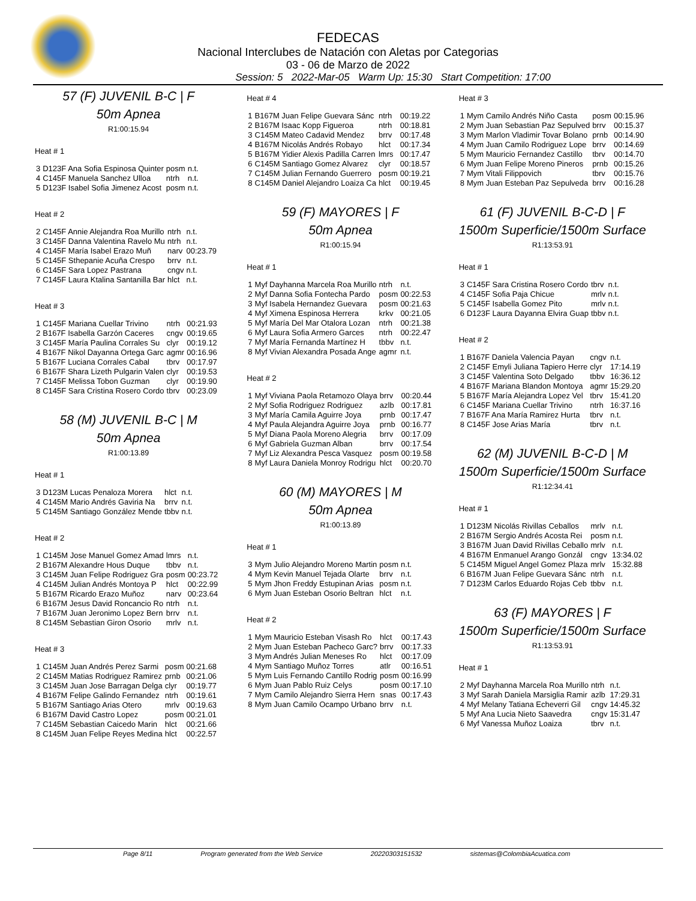FEDECAS
Nacional Interclubes de Natación con Aletas por Categorias
03 - 06 de Marzo de 2022
Session: 5 2022-Mar-05 Warm Up: 15:30 Start Competition: 17:00
57 (F) JUVENIL B-C | F
50m Apnea
R1:00:15.94
Heat # 1
| 3 | D123F Ana Sofia Espinosa Quinter | posm | n.t. |
| 4 | C145F Manuela Sanchez Ulloa | ntrh | n.t. |
| 5 | D123F Isabel Sofia Jimenez Acost | posm | n.t. |
Heat # 2
| 2 | C145F Annie Alejandra Roa Murillo | ntrh | n.t. |
| 3 | C145F Danna Valentina Ravelo Mu | ntrh | n.t. |
| 4 | C145F María Isabel Erazo Muñ | narv | 00:23.79 |
| 5 | C145F Sthepanie Acuña Crespo | brrv | n.t. |
| 6 | C145F Sara Lopez Pastrana | cngv | n.t. |
| 7 | C145F Laura Ktalina Santanilla Bar | hlct | n.t. |
Heat # 3
| 1 | C145F Mariana Cuellar Trivino | ntrh | 00:21.93 |
| 2 | B167F Isabella Garzón Caceres | cngv | 00:19.65 |
| 3 | C145F María Paulina Corrales Su | clyr | 00:19.12 |
| 4 | B167F Nikol Dayanna Ortega Garc | agmr | 00:16.96 |
| 5 | B167F Luciana Corrales Cabal | tbrv | 00:17.97 |
| 6 | B167F Shara Lizeth Pulgarin Valen | clyr | 00:19.53 |
| 7 | C145F Melissa Tobon Guzman | clyr | 00:19.90 |
| 8 | C145F Sara Cristina Rosero Cordo | tbrv | 00:23.09 |
58 (M) JUVENIL B-C | M
50m Apnea
R1:00:13.89
Heat # 1
| 3 | D123M Lucas Penaloza Morera | hlct | n.t. |
| 4 | C145M Mario Andrés Gaviria Na | brrv | n.t. |
| 5 | C145M Santiago González Mende | tbbv | n.t. |
Heat # 2
| 1 | C145M Jose Manuel Gomez Amad | lmrs | n.t. |
| 2 | B167M Alexandre Hous Duque | tbbv | n.t. |
| 3 | C145M Juan Felipe Rodriguez Gra | posm | 00:23.72 |
| 4 | C145M Julian Andrés Montoya P | hlct | 00:22.99 |
| 5 | B167M Ricardo Erazo Muñoz | narv | 00:23.64 |
| 6 | B167M Jesus David Roncancio Ro | ntrh | n.t. |
| 7 | B167M Juan Jeronimo Lopez Bern | brrv | n.t. |
| 8 | C145M Sebastian Giron Osorio | mrlv | n.t. |
Heat # 3
| 1 | C145M Juan Andrés Perez Sarmi | posm | 00:21.68 |
| 2 | C145M Matias Rodriguez Ramirez | prnb | 00:21.06 |
| 3 | C145M Juan Jose Barragan Delga | clyr | 00:19.77 |
| 4 | B167M Felipe Galindo Fernandez | ntrh | 00:19.61 |
| 5 | B167M Santiago Arias Otero | mrlv | 00:19.63 |
| 6 | B167M David Castro Lopez | posm | 00:21.01 |
| 7 | C145M Sebastian Caicedo Marin | hlct | 00:21.66 |
| 8 | C145M Juan Felipe Reyes Medina | hlct | 00:22.57 |
Heat # 4
| 1 | B167M Juan Felipe Guevara Sánc | ntrh | 00:19.22 |
| 2 | B167M Isaac Kopp Figueroa | ntrh | 00:18.81 |
| 3 | C145M Mateo Cadavid Mendez | brrv | 00:17.48 |
| 4 | B167M Nicolás Andrés Robayo | hlct | 00:17.34 |
| 5 | B167M Yidier Alexis Padilla Carren | lmrs | 00:17.47 |
| 6 | C145M Santiago Gomez Alvarez | clyr | 00:18.57 |
| 7 | C145M Julian Fernando Guerrero | posm | 00:19.21 |
| 8 | C145M Daniel Alejandro Loaiza Ca | hlct | 00:19.45 |
59 (F) MAYORES | F
50m Apnea
R1:00:15.94
Heat # 1
| 1 | Myf Dayhanna Marcela Roa Murillo | ntrh | n.t. |
| 2 | Myf Danna Sofia Fontecha Pardo | posm | 00:22.53 |
| 3 | Myf Isabela Hernandez Guevara | posm | 00:21.63 |
| 4 | Myf Ximena Espinosa Herrera | krkv | 00:21.05 |
| 5 | Myf María Del Mar Otalora Lozan | ntrh | 00:21.38 |
| 6 | Myf Laura Sofia Armero Garces | ntrh | 00:22.47 |
| 7 | Myf María Fernanda Martínez H | tbbv | n.t. |
| 8 | Myf Vivian Alexandra Posada Ange | agmr | n.t. |
Heat # 2
| 1 | Myf Viviana Paola Retamozo Olaya | brrv | 00:20.44 |
| 2 | Myf Sofia Rodriguez Rodriguez | azlb | 00:17.81 |
| 3 | Myf María Camila Aguirre Joya | prnb | 00:17.47 |
| 4 | Myf Paula Alejandra Aguirre Joya | prnb | 00:16.77 |
| 5 | Myf Diana Paola Moreno Alegria | brrv | 00:17.09 |
| 6 | Myf Gabriela Guzman Alban | brrv | 00:17.54 |
| 7 | Myf Liz Alexandra Pesca Vasquez | posm | 00:19.58 |
| 8 | Myf Laura Daniela Monroy Rodrigu | hlct | 00:20.70 |
60 (M) MAYORES | M
50m Apnea
R1:00:13.89
Heat # 1
| 3 | Mym Julio Alejandro Moreno Martin | posm | n.t. |
| 4 | Mym Kevin Manuel Tejada Olarte | brrv | n.t. |
| 5 | Mym Jhon Freddy Estupinan Arias | posm | n.t. |
| 6 | Mym Juan Esteban Osorio Beltran | hlct | n.t. |
Heat # 2
| 1 | Mym Mauricio Esteban Visash Ro | hlct | 00:17.43 |
| 2 | Mym Juan Esteban Pacheco Garc? | brrv | 00:17.33 |
| 3 | Mym Andrés Julian Meneses Ro | hlct | 00:17.09 |
| 4 | Mym Santiago Muñoz Torres | atlr | 00:16.51 |
| 5 | Mym Luis Fernando Cantillo Rodrig | posm | 00:16.99 |
| 6 | Mym Juan Pablo Ruiz Celys | posm | 00:17.10 |
| 7 | Mym Camilo Alejandro Sierra Hern | snas | 00:17.43 |
| 8 | Mym Juan Camilo Ocampo Urbano | brrv | n.t. |
Heat # 3
| 1 | Mym Camilo Andrés Niño Casta | posm | 00:15.96 |
| 2 | Mym Juan Sebastian Paz Sepulved | brrv | 00:15.37 |
| 3 | Mym Marlon Vladimir Tovar Bolano | prnb | 00:14.90 |
| 4 | Mym Juan Camilo Rodriguez Lope | brrv | 00:14.69 |
| 5 | Mym Mauricio Fernandez Castillo | tbrv | 00:14.70 |
| 6 | Mym Juan Felipe Moreno Pineros | prnb | 00:15.26 |
| 7 | Mym Vitali Filippovich | tbrv | 00:15.76 |
| 8 | Mym Juan Esteban Paz Sepulveda | brrv | 00:16.28 |
61 (F) JUVENIL B-C-D | F
1500m Superficie/1500m Surface
R1:13:53.91
Heat # 1
| 3 | C145F Sara Cristina Rosero Cordo | tbrv | n.t. |
| 4 | C145F Sofia Paja Chicue | mrlv | n.t. |
| 5 | C145F Isabella Gomez Pito | mrlv | n.t. |
| 6 | D123F Laura Dayanna Elvira Guap | tbbv | n.t. |
Heat # 2
| 1 | B167F Daniela Valencia Payan | cngv | n.t. |
| 2 | C145F Emyli Juliana Tapiero Herre | clyr | 17:14.19 |
| 3 | C145F Valentina Soto Delgado | tbbv | 16:36.12 |
| 4 | B167F Mariana Blandon Montoya | agmr | 15:29.20 |
| 5 | B167F María Alejandra Lopez Vel | tbrv | 15:41.20 |
| 6 | C145F Mariana Cuellar Trivino | ntrh | 16:37.16 |
| 7 | B167F Ana María Ramirez Hurta | tbrv | n.t. |
| 8 | C145F Jose Arias María | tbrv | n.t. |
62 (M) JUVENIL B-C-D | M
1500m Superficie/1500m Surface
R1:12:34.41
Heat # 1
| 1 | D123M Nicolás Rivillas Ceballos | mrlv | n.t. |
| 2 | B167M Sergio Andrés Acosta Rei | posm | n.t. |
| 3 | B167M Juan David Rivillas Ceballo | mrlv | n.t. |
| 4 | B167M Enmanuel Arango Gonzál | cngv | 13:34.02 |
| 5 | C145M Miguel Angel Gomez Plaza | mrlv | 15:32.88 |
| 6 | B167M Juan Felipe Guevara Sánc | ntrh | n.t. |
| 7 | D123M Carlos Eduardo Rojas Ceb | tbbv | n.t. |
63 (F) MAYORES | F
1500m Superficie/1500m Surface
R1:13:53.91
Heat # 1
| 2 | Myf Dayhanna Marcela Roa Murillo | ntrh | n.t. |
| 3 | Myf Sarah Daniela Marsiglia Ramir | azlb | 17:29.31 |
| 4 | Myf Melany Tatiana Echeverri Gil | cngv | 14:45.32 |
| 5 | Myf Ana Lucia Nieto Saavedra | cngv | 15:31.47 |
| 6 | Myf Vanessa Muñoz Loaiza | tbrv | n.t. |
Page 8/11 Program generated from the Web Service 20220303151532 sistemas@ColombiaAcuatica.com